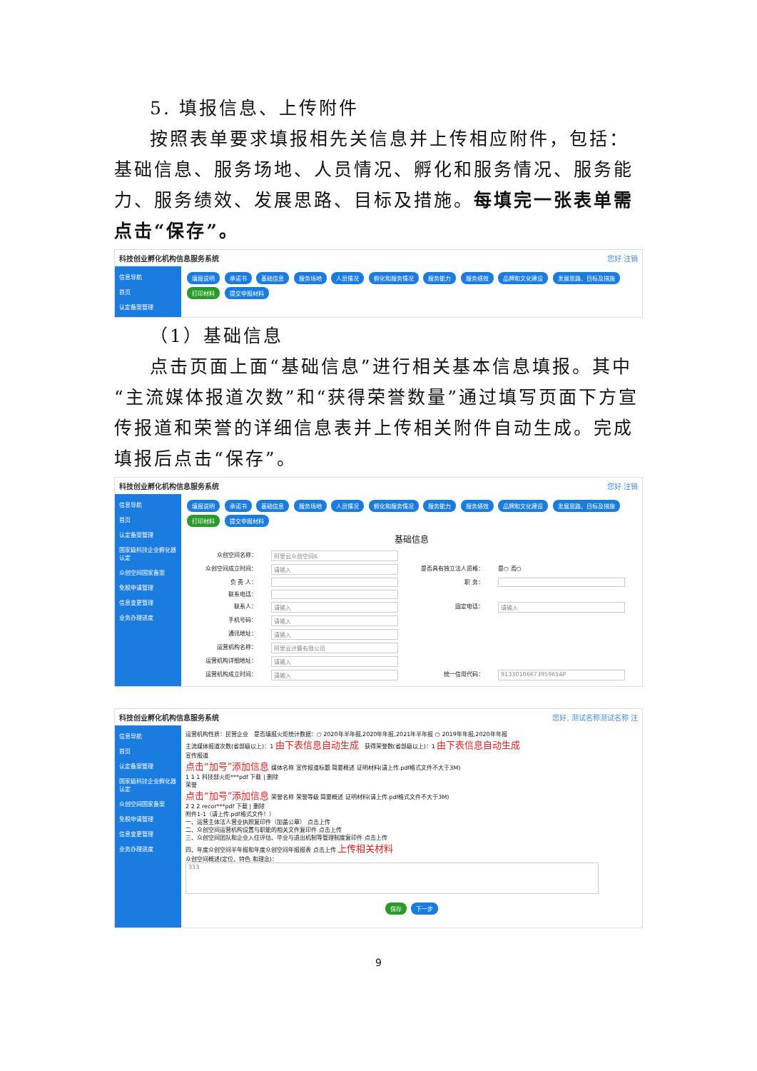5. 填报信息、上传附件
按照表单要求填报相先关信息并上传相应附件，包括：基础信息、服务场地、人员情况、孵化和服务情况、服务能力、服务绩效、发展思路、目标及措施。每填完一张表单需点击“保存”。
科技创业孵化机构信息服务系统 您好 注销
信息导航
首页
认定备案管理
填报说明 承诺书 基础信息 服务场地 人员情况 孵化和服务情况 服务能力 服务绩效 品牌和文化建设 发展思路、目标及措施
打印材料 提交申报材料
（1）基础信息
点击页面上面“基础信息”进行相关基本信息填报。其中“主流媒体报道次数”和“获得荣誉数量”通过填写页面下方宣传报道和荣誉的详细信息表并上传相关附件自动生成。完成填报后点击“保存”。
科技创业孵化机构信息服务系统 您好 注销
信息导航
首页
认定备案管理
国家级科技企业孵化器认定
众创空间国家备案
免税申请管理
信息变更管理
业务办理进度
填报说明 承诺书 基础信息 服务场地 人员情况 孵化和服务情况 服务能力 服务绩效 品牌和文化建设 发展思路、目标及措施
打印材料 提交申报材料
基础信息
众创空间名称： 阿里云众创空间6
众创空间成立时间： 请输入 是否具有独立法人资格： 是○ 否○
负 责 人： 职 务：
联系电话：
联系人： 请输入 固定电话： 请输入
手机号码： 请输入
通讯地址： 请输入
运营机构名称： 阿里云计算有限公司
运营机构详细地址： 请输入
运营机构成立时间： 请输入 统一信用代码： 91330106673959654P
科技创业孵化机构信息服务系统 您好, 测试名称测试名称 注
信息导航
首页
认定备案管理
国家级科技企业孵化器认定
众创空间国家备案
免税申请管理
信息变更管理
业务办理进度
运营机构性质：民营企业 是否填报火炬统计数据：○ 2020年半年报,2020年年报,2021年半年报 ○ 2019年年报,2020年年报
主流媒体报道次数(省部级以上)：1 由下表信息自动生成 获得荣誉数(省部级以上)：1 由下表信息自动生成
宣传报道
点击“加号”添加信息 媒体名称 宣传报道标题 简要概述 证明材料(请上传.pdf格式文件不大于3M)
1 1 1 科技部火炬***pdf 下载 | 删除
荣誉
点击“加号”添加信息 荣誉名称 荣誉等级 简要概述 证明材料(请上传.pdf格式文件不大于3M)
2 2 2 recor***pdf 下载 | 删除
附件1-1（请上传.pdf格式文件！）
一、运营主体法人营业执照复印件（加盖公章） 点击上传
二、众创空间运营机构设置与职能的相关文件复印件 点击上传
三、众创空间团队和企业入住评估、毕业与退出机制等管理制度复印件 点击上传
四、年度众创空间半年报和年度众创空间年报报表 点击上传 上传相关材料
众创空间概述(定位、特色 和理念)：
333
保存 下一步
9